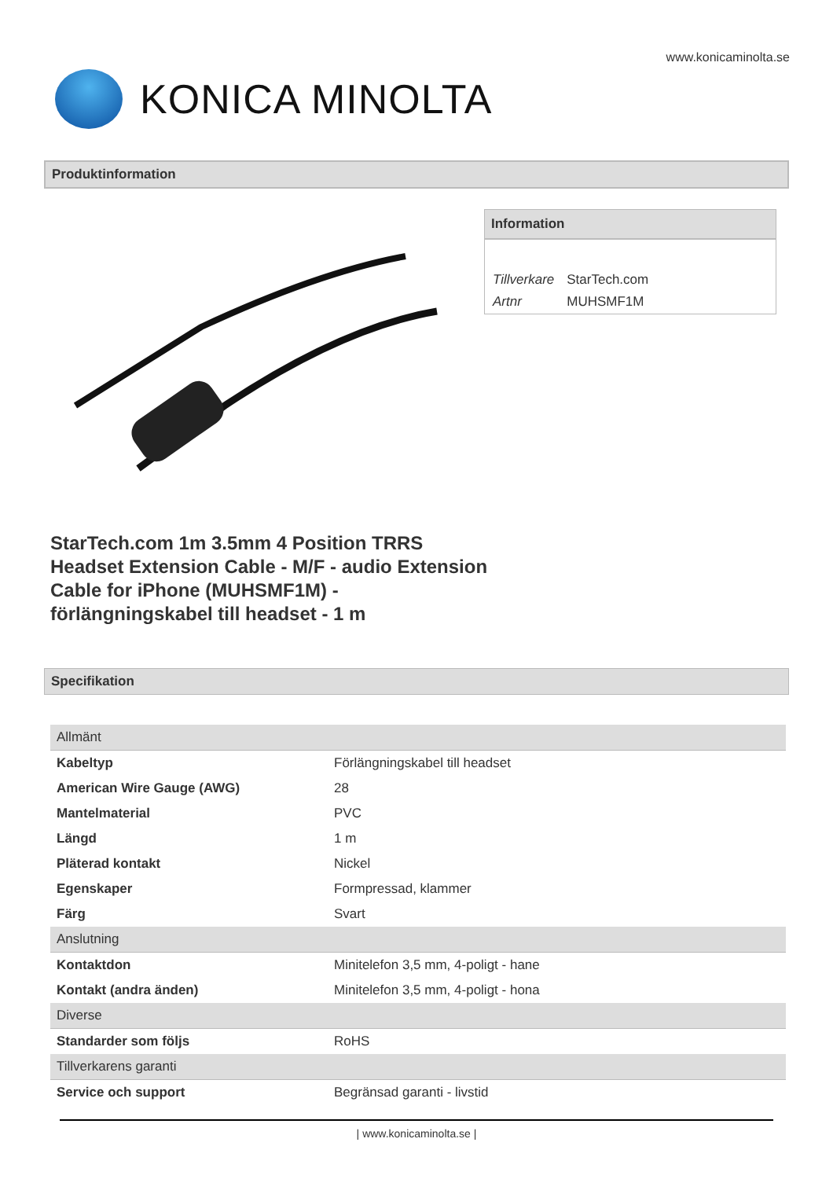www.konicaminolta.se
KONICA MINOLTA
Produktinformation
Information
| Tillverkare | StarTech.com |
| Artnr | MUHSMF1M |
StarTech.com 1m 3.5mm 4 Position TRRS Headset Extension Cable - M/F - audio Extension Cable for iPhone (MUHSMF1M) - förlängningskabel till headset - 1 m
Specifikation
| Allmänt | |
| --- | --- |
| Kabeltyp | Förlängningskabel till headset |
| American Wire Gauge (AWG) | 28 |
| Mantelmaterial | PVC |
| Längd | 1 m |
| Pläterad kontakt | Nickel |
| Egenskaper | Formpressad, klammer |
| Färg | Svart |
| Anslutning | |
| Kontaktdon | Minitelefon 3,5 mm, 4-poligt - hane |
| Kontakt (andra änden) | Minitelefon 3,5 mm, 4-poligt - hona |
| Diverse | |
| Standarder som följs | RoHS |
| Tillverkarens garanti | |
| Service och support | Begränsad garanti - livstid |
| www.konicaminolta.se |